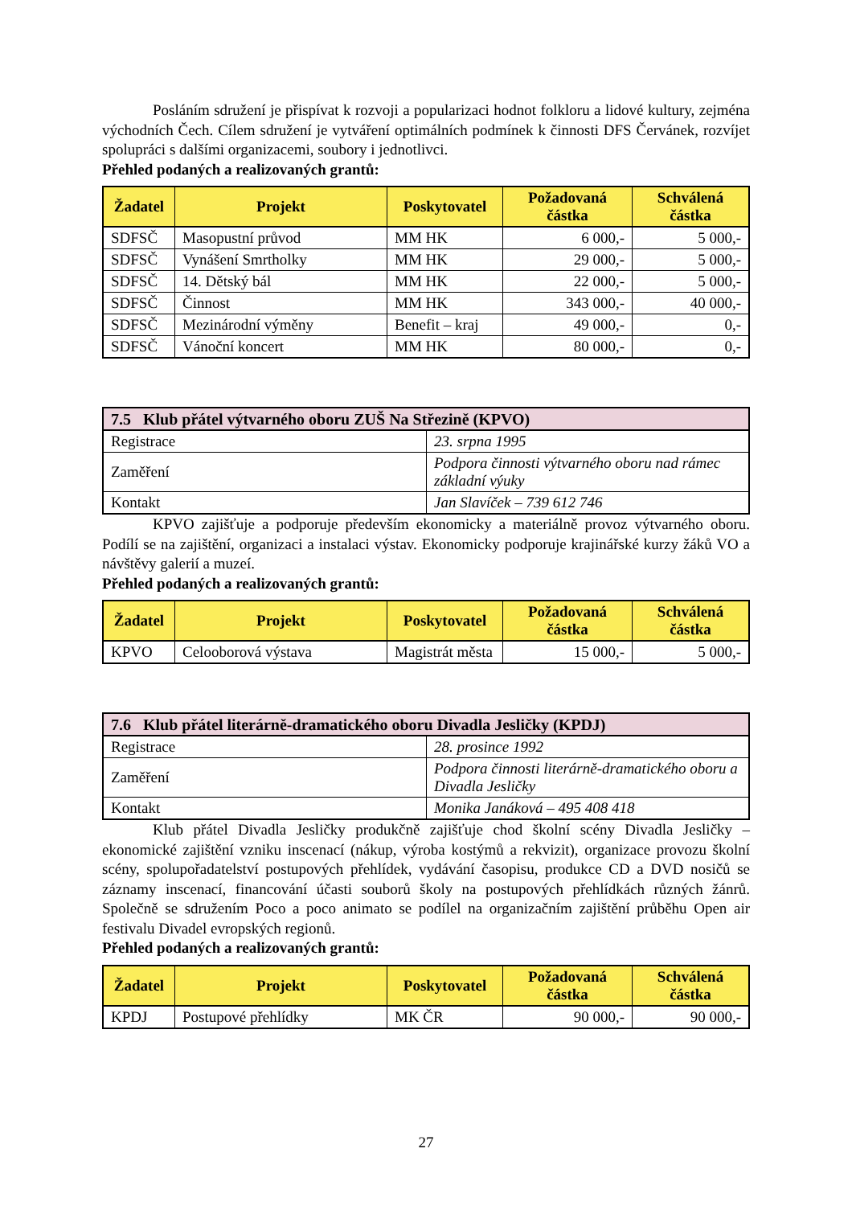Posláním sdružení je přispívat k rozvoji a popularizaci hodnot folkloru a lidové kultury, zejména východních Čech. Cílem sdružení je vytváření optimálních podmínek k činnosti DFS Červánek, rozvíjet spolupráci s dalšími organizacemi, soubory i jednotlivci.
Přehled podaných a realizovaných grantů:
| Žadatel | Projekt | Poskytovatel | Požadovaná částka | Schválená částka |
| --- | --- | --- | --- | --- |
| SDFSČ | Masopustní průvod | MM HK | 6 000,- | 5 000,- |
| SDFSČ | Vynášení Smrtholky | MM HK | 29 000,- | 5 000,- |
| SDFSČ | 14. Dětský bál | MM HK | 22 000,- | 5 000,- |
| SDFSČ | Činnost | MM HK | 343 000,- | 40 000,- |
| SDFSČ | Mezinárodní výměny | Benefit – kraj | 49 000,- | 0,- |
| SDFSČ | Vánoční koncert | MM HK | 80 000,- | 0,- |
| 7.5 Klub přátel výtvarného oboru ZUŠ Na Střezině (KPVO) | |
| Registrace | 23. srpna 1995 |
| Zaměření | Podpora činnosti výtvarného oboru nad rámec základní výuky |
| Kontakt | Jan Slavíček – 739 612 746 |
KPVO zajišťuje a podporuje především ekonomicky a materiálně provoz výtvarného oboru. Podílí se na zajištění, organizaci a instalaci výstav. Ekonomicky podporuje krajinářské kurzy žáků VO a návštěvy galerií a muzeí.
Přehled podaných a realizovaných grantů:
| Žadatel | Projekt | Poskytovatel | Požadovaná částka | Schválená částka |
| --- | --- | --- | --- | --- |
| KPVO | Celooborová výstava | Magistrát města | 15 000,- | 5 000,- |
| 7.6 Klub přátel literárně-dramatického oboru Divadla Jesličky (KPDJ) | |
| Registrace | 28. prosince 1992 |
| Zaměření | Podpora činnosti literárně-dramatického oboru a Divadla Jesličky |
| Kontakt | Monika Janáková – 495 408 418 |
Klub přátel Divadla Jesličky produkčně zajišťuje chod školní scény Divadla Jesličky – ekonomické zajištění vzniku inscenací (nákup, výroba kostýmů a rekvizit), organizace provozu školní scény, spolupořadatelství postupových přehlídek, vydávání časopisu, produkce CD a DVD nosičů se záznamy inscenací, financování účasti souborů školy na postupových přehlídkách různých žánrů. Společně se sdružením Poco a poco animato se podílel na organizačním zajištění průběhu Open air festivalu Divadel evropských regionů.
Přehled podaných a realizovaných grantů:
| Žadatel | Projekt | Poskytovatel | Požadovaná částka | Schválená částka |
| --- | --- | --- | --- | --- |
| KPDJ | Postupové přehlídky | MK ČR | 90 000,- | 90 000,- |
27